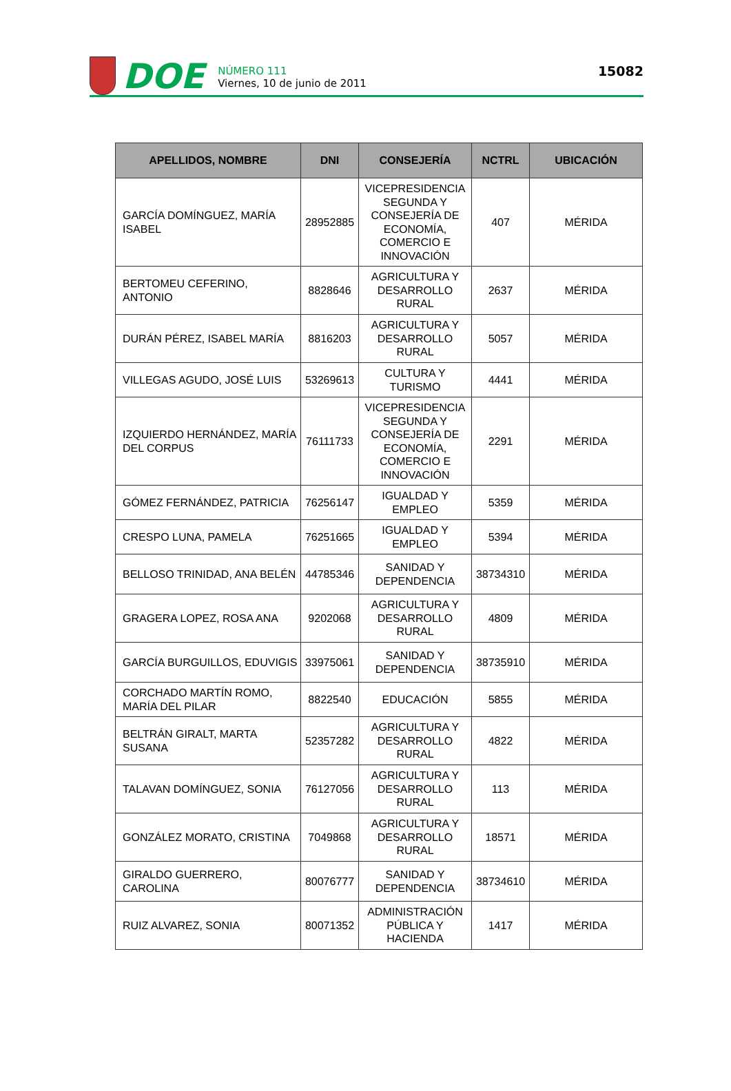DOE
NÚMERO 111
Viernes, 10 de junio de 2011
15082
| APELLIDOS, NOMBRE | DNI | CONSEJERÍA | NCTRL | UBICACIÓN |
| --- | --- | --- | --- | --- |
| GARCÍA DOMÍNGUEZ, MARÍA ISABEL | 28952885 | VICEPRESIDENCIA SEGUNDA Y CONSEJERÍA DE ECONOMÍA, COMERCIO E INNOVACIÓN | 407 | MÉRIDA |
| BERTOMEU CEFERINO, ANTONIO | 8828646 | AGRICULTURA Y DESARROLLO RURAL | 2637 | MÉRIDA |
| DURÁN PÉREZ, ISABEL MARÍA | 8816203 | AGRICULTURA Y DESARROLLO RURAL | 5057 | MÉRIDA |
| VILLEGAS AGUDO, JOSÉ LUIS | 53269613 | CULTURA Y TURISMO | 4441 | MÉRIDA |
| IZQUIERDO HERNÁNDEZ, MARÍA DEL CORPUS | 76111733 | VICEPRESIDENCIA SEGUNDA Y CONSEJERÍA DE ECONOMÍA, COMERCIO E INNOVACIÓN | 2291 | MÉRIDA |
| GÓMEZ FERNÁNDEZ, PATRICIA | 76256147 | IGUALDAD Y EMPLEO | 5359 | MÉRIDA |
| CRESPO LUNA, PAMELA | 76251665 | IGUALDAD Y EMPLEO | 5394 | MÉRIDA |
| BELLOSO TRINIDAD, ANA BELÉN | 44785346 | SANIDAD Y DEPENDENCIA | 38734310 | MÉRIDA |
| GRAGERA LOPEZ, ROSA ANA | 9202068 | AGRICULTURA Y DESARROLLO RURAL | 4809 | MÉRIDA |
| GARCÍA BURGUILLOS, EDUVIGIS | 33975061 | SANIDAD Y DEPENDENCIA | 38735910 | MÉRIDA |
| CORCHADO MARTÍN ROMO, MARÍA DEL PILAR | 8822540 | EDUCACIÓN | 5855 | MÉRIDA |
| BELTRÁN GIRALT, MARTA SUSANA | 52357282 | AGRICULTURA Y DESARROLLO RURAL | 4822 | MÉRIDA |
| TALAVAN DOMÍNGUEZ, SONIA | 76127056 | AGRICULTURA Y DESARROLLO RURAL | 113 | MÉRIDA |
| GONZÁLEZ MORATO, CRISTINA | 7049868 | AGRICULTURA Y DESARROLLO RURAL | 18571 | MÉRIDA |
| GIRALDO GUERRERO, CAROLINA | 80076777 | SANIDAD Y DEPENDENCIA | 38734610 | MÉRIDA |
| RUIZ ALVAREZ, SONIA | 80071352 | ADMINISTRACIÓN PÚBLICA Y HACIENDA | 1417 | MÉRIDA |